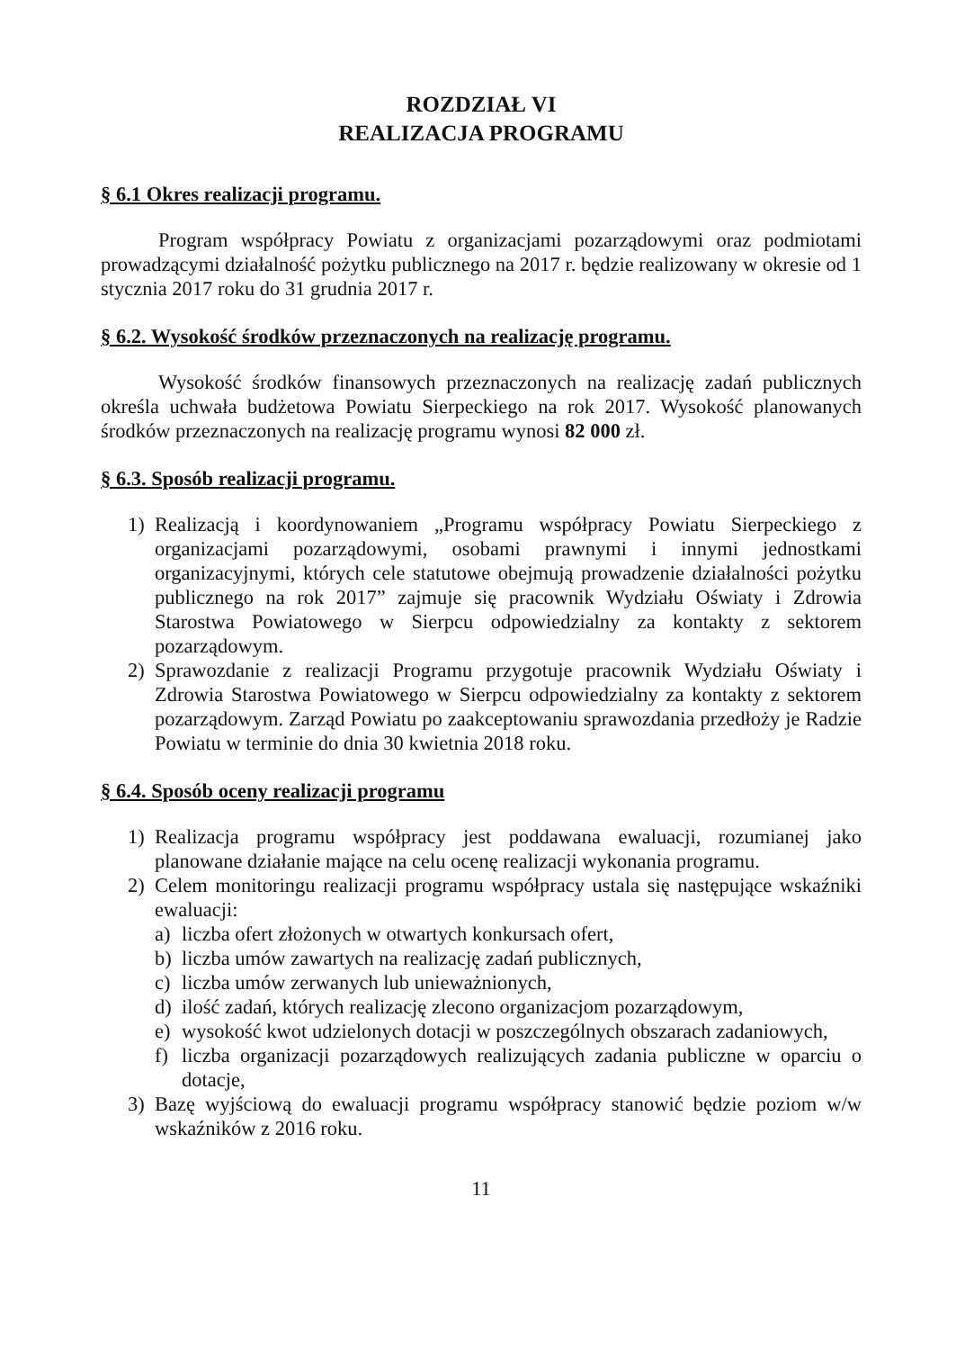ROZDZIAŁ VI
REALIZACJA PROGRAMU
§ 6.1 Okres realizacji programu.
Program współpracy Powiatu z organizacjami pozarządowymi oraz podmiotami prowadzącymi działalność pożytku publicznego na 2017 r. będzie realizowany w okresie od 1 stycznia 2017 roku do 31 grudnia 2017 r.
§ 6.2. Wysokość środków przeznaczonych na realizację programu.
Wysokość środków finansowych przeznaczonych na realizację zadań publicznych określa uchwała budżetowa Powiatu Sierpeckiego na rok 2017. Wysokość planowanych środków przeznaczonych na realizację programu wynosi 82 000 zł.
§ 6.3. Sposób realizacji programu.
1) Realizacją i koordynowaniem „Programu współpracy Powiatu Sierpeckiego z organizacjami pozarządowymi, osobami prawnymi i innymi jednostkami organizacyjnymi, których cele statutowe obejmują prowadzenie działalności pożytku publicznego na rok 2017” zajmuje się pracownik Wydziału Oświaty i Zdrowia Starostwa Powiatowego w Sierpcu odpowiedzialny za kontakty z sektorem pozarządowym.
2) Sprawozdanie z realizacji Programu przygotuje pracownik Wydziału Oświaty i Zdrowia Starostwa Powiatowego w Sierpcu odpowiedzialny za kontakty z sektorem pozarządowym. Zarząd Powiatu po zaakceptowaniu sprawozdania przedłoży je Radzie Powiatu w terminie do dnia 30 kwietnia 2018 roku.
§ 6.4. Sposób oceny realizacji programu
1) Realizacja programu współpracy jest poddawana ewaluacji, rozumianej jako planowane działanie mające na celu ocenę realizacji wykonania programu.
2) Celem monitoringu realizacji programu współpracy ustala się następujące wskaźniki ewaluacji:
a) liczba ofert złożonych w otwartych konkursach ofert,
b) liczba umów zawartych na realizację zadań publicznych,
c) liczba umów zerwanych lub unieważnionych,
d) ilość zadań, których realizację zlecono organizacjom pozarządowym,
e) wysokość kwot udzielonych dotacji w poszczególnych obszarach zadaniowych,
f) liczba organizacji pozarządowych realizujących zadania publiczne w oparciu o dotacje,
3) Bazę wyjściową do ewaluacji programu współpracy stanowić będzie poziom w/w wskaźników z 2016 roku.
11